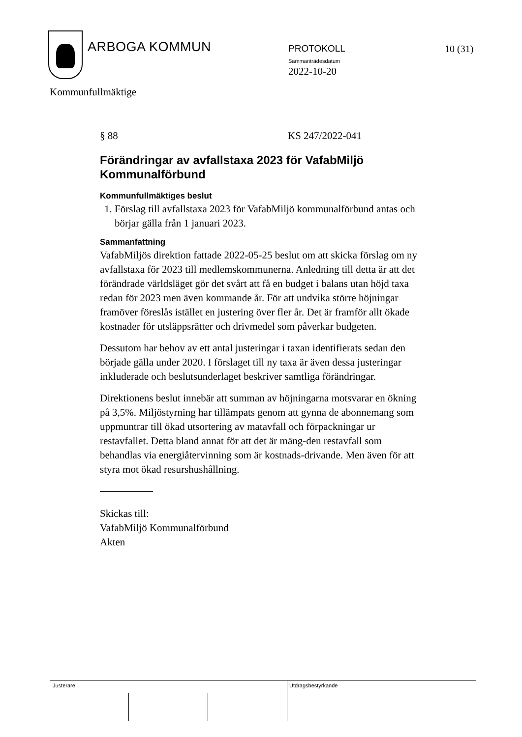ARBOGA KOMMUN PROTOKOLL
Sammanträdesdatum
2022-10-20
10 (31)
Kommunfullmäktige
§ 88 KS 247/2022-041
Förändringar av avfallstaxa 2023 för VafabMiljö Kommunalförbund
Kommunfullmäktiges beslut
1. Förslag till avfallstaxa 2023 för VafabMiljö kommunalförbund antas och börjar gälla från 1 januari 2023.
Sammanfattning
VafabMiljös direktion fattade 2022-05-25 beslut om att skicka förslag om ny avfallstaxa för 2023 till medlemskommunerna. Anledning till detta är att det förändrade världsläget gör det svårt att få en budget i balans utan höjd taxa redan för 2023 men även kommande år. För att undvika större höjningar framöver föreslås istället en justering över fler år. Det är framför allt ökade kostnader för utsläppsrätter och drivmedel som påverkar budgeten.
Dessutom har behov av ett antal justeringar i taxan identifierats sedan den började gälla under 2020. I förslaget till ny taxa är även dessa justeringar inkluderade och beslutsunderlaget beskriver samtliga förändringar.
Direktionens beslut innebär att summan av höjningarna motsvarar en ökning på 3,5%. Miljöstyrning har tillämpats genom att gynna de abonnemang som uppmuntrar till ökad utsortering av matavfall och förpackningar ur restavfallet. Detta bland annat för att det är mäng-den restavfall som behandlas via energiåtervinning som är kostnads-drivande. Men även för att styra mot ökad resurshushållning.
Skickas till:
VafabMiljö Kommunalförbund
Akten
Justerare Utdragsbestyrkande